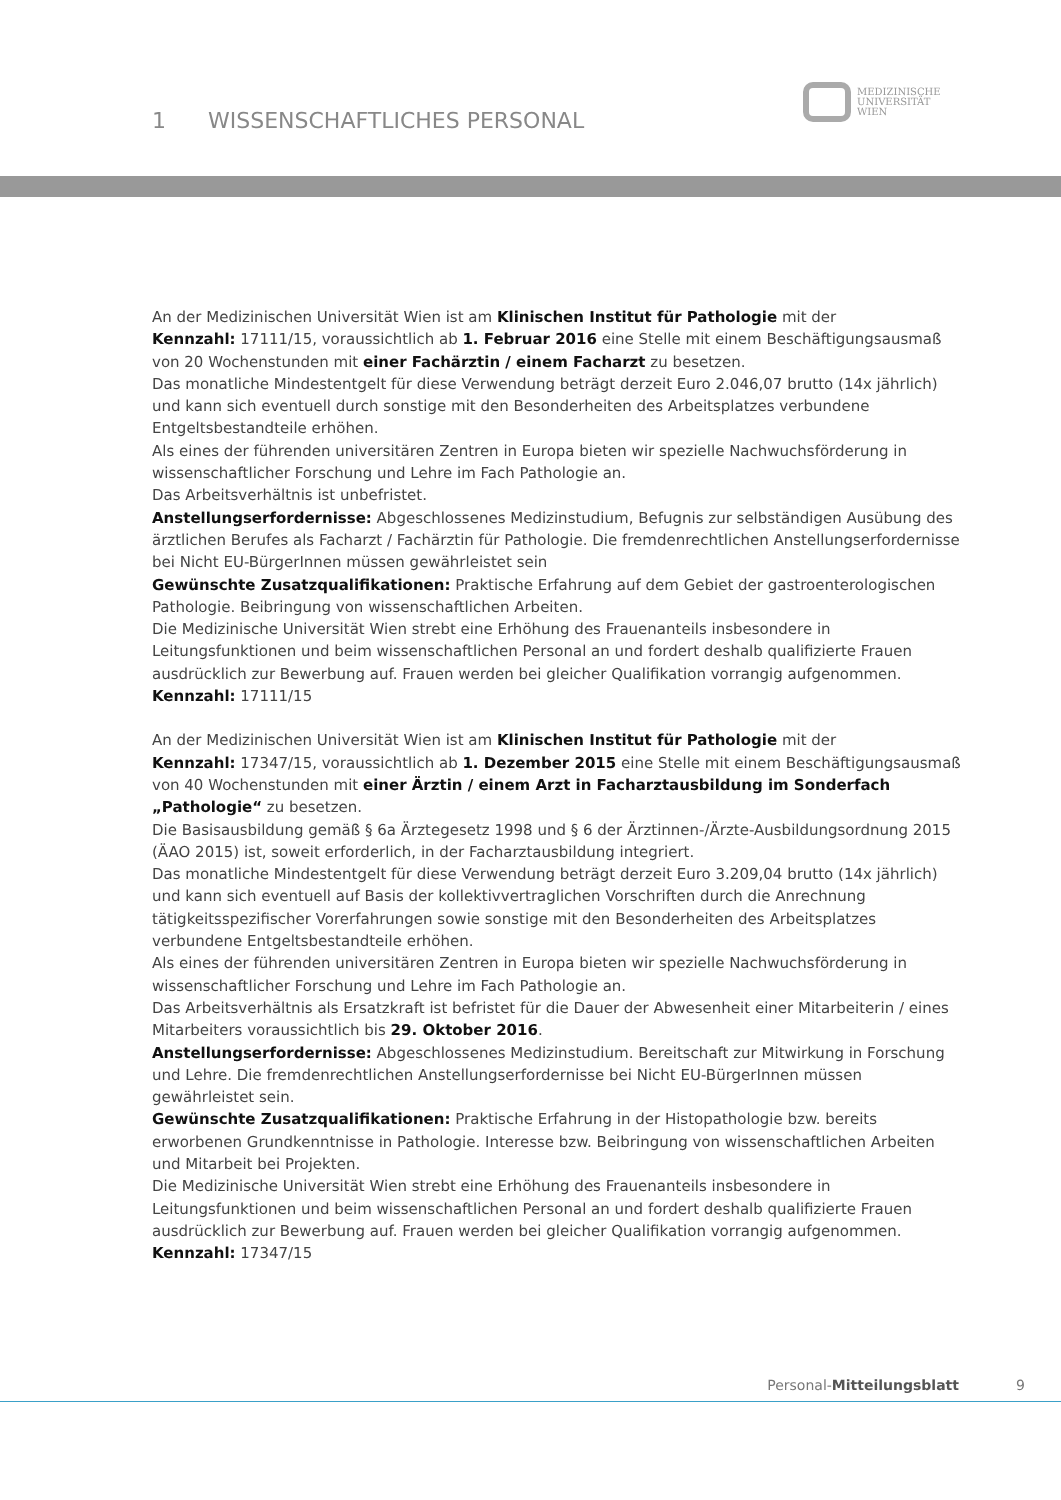1 WISSENSCHAFTLICHES PERSONAL
MEDIZINISCHE
UNIVERSITÄT
WIEN
An der Medizinischen Universität Wien ist am Klinischen Institut für Pathologie mit der
Kennzahl: 17111/15, voraussichtlich ab 1. Februar 2016 eine Stelle mit einem Beschäftigungsausmaß von 20 Wochenstunden mit einer Fachärztin / einem Facharzt zu besetzen.
Das monatliche Mindestentgelt für diese Verwendung beträgt derzeit Euro 2.046,07 brutto (14x jährlich) und kann sich eventuell durch sonstige mit den Besonderheiten des Arbeitsplatzes verbundene Entgeltsbestandteile erhöhen.
Als eines der führenden universitären Zentren in Europa bieten wir spezielle Nachwuchsförderung in wissenschaftlicher Forschung und Lehre im Fach Pathologie an.
Das Arbeitsverhältnis ist unbefristet.
Anstellungserfordernisse: Abgeschlossenes Medizinstudium, Befugnis zur selbständigen Ausübung des ärztlichen Berufes als Facharzt / Fachärztin für Pathologie. Die fremdenrechtlichen Anstellungserfordernisse bei Nicht EU-BürgerInnen müssen gewährleistet sein
Gewünschte Zusatzqualifikationen: Praktische Erfahrung auf dem Gebiet der gastroenterologischen Pathologie. Beibringung von wissenschaftlichen Arbeiten.
Die Medizinische Universität Wien strebt eine Erhöhung des Frauenanteils insbesondere in Leitungsfunktionen und beim wissenschaftlichen Personal an und fordert deshalb qualifizierte Frauen ausdrücklich zur Bewerbung auf. Frauen werden bei gleicher Qualifikation vorrangig aufgenommen.
Kennzahl: 17111/15
An der Medizinischen Universität Wien ist am Klinischen Institut für Pathologie mit der
Kennzahl: 17347/15, voraussichtlich ab 1. Dezember 2015 eine Stelle mit einem Beschäftigungsausmaß von 40 Wochenstunden mit einer Ärztin / einem Arzt in Facharztausbildung im Sonderfach „Pathologie“ zu besetzen.
Die Basisausbildung gemäß § 6a Ärztegesetz 1998 und § 6 der Ärztinnen-/Ärzte-Ausbildungsordnung 2015 (ÄAO 2015) ist, soweit erforderlich, in der Facharztausbildung integriert.
Das monatliche Mindestentgelt für diese Verwendung beträgt derzeit Euro 3.209,04 brutto (14x jährlich) und kann sich eventuell auf Basis der kollektivvertraglichen Vorschriften durch die Anrechnung tätigkeitsspezifischer Vorerfahrungen sowie sonstige mit den Besonderheiten des Arbeitsplatzes verbundene Entgeltsbestandteile erhöhen.
Als eines der führenden universitären Zentren in Europa bieten wir spezielle Nachwuchsförderung in wissenschaftlicher Forschung und Lehre im Fach Pathologie an.
Das Arbeitsverhältnis als Ersatzkraft ist befristet für die Dauer der Abwesenheit einer Mitarbeiterin / eines Mitarbeiters voraussichtlich bis 29. Oktober 2016.
Anstellungserfordernisse: Abgeschlossenes Medizinstudium. Bereitschaft zur Mitwirkung in Forschung und Lehre. Die fremdenrechtlichen Anstellungserfordernisse bei Nicht EU-BürgerInnen müssen gewährleistet sein.
Gewünschte Zusatzqualifikationen: Praktische Erfahrung in der Histopathologie bzw. bereits erworbenen Grundkenntnisse in Pathologie. Interesse bzw. Beibringung von wissenschaftlichen Arbeiten und Mitarbeit bei Projekten.
Die Medizinische Universität Wien strebt eine Erhöhung des Frauenanteils insbesondere in Leitungsfunktionen und beim wissenschaftlichen Personal an und fordert deshalb qualifizierte Frauen ausdrücklich zur Bewerbung auf. Frauen werden bei gleicher Qualifikation vorrangig aufgenommen.
Kennzahl: 17347/15
Personal-Mitteilungsblatt 9